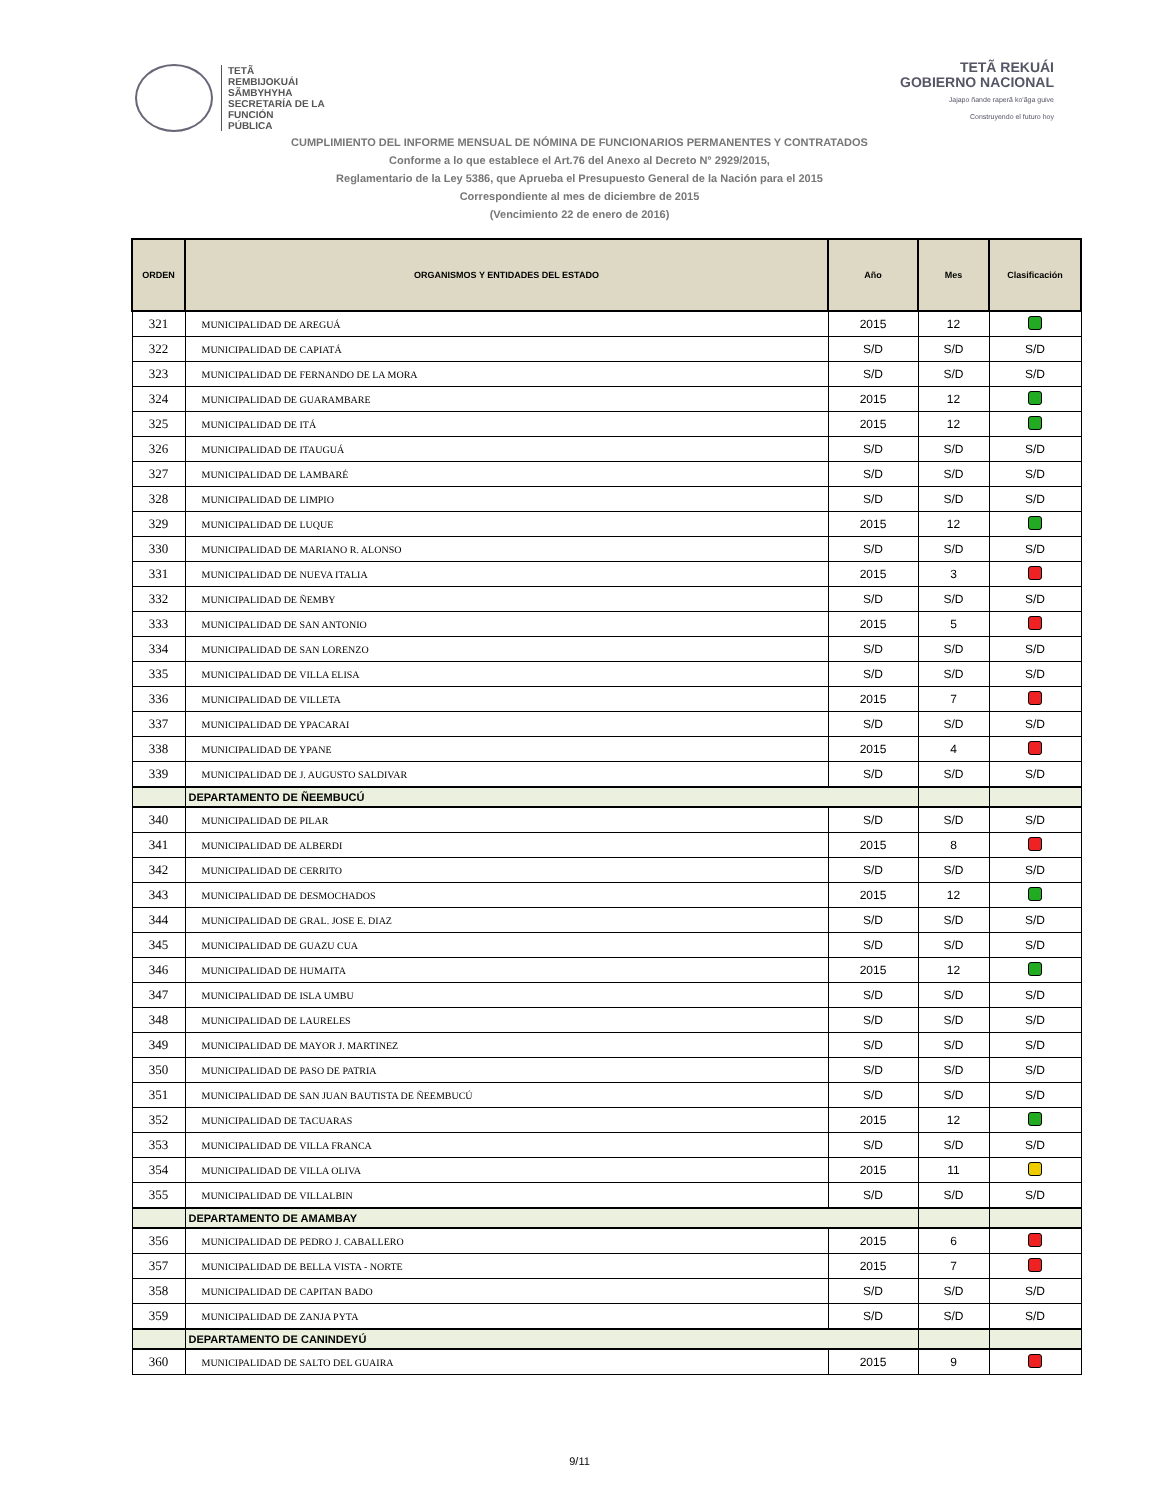TETÃ
REMBIJOKUÁI
SÃMBYHYHA
SECRETARÍA DE LA
FUNCIÓN
PÚBLICA
TETÃ REKUÁI
GOBIERNO NACIONAL
Jajapo ñande raperã ko'ãga guive
Construyendo el futuro hoy
CUMPLIMIENTO DEL INFORME MENSUAL DE NÓMINA DE FUNCIONARIOS PERMANENTES Y CONTRATADOS
Conforme a lo que establece el Art.76 del Anexo al Decreto N° 2929/2015,
Reglamentario de la Ley 5386, que Aprueba el Presupuesto General de la Nación para el 2015
Correspondiente al mes de diciembre de 2015
(Vencimiento 22 de enero de 2016)
| ORDEN | ORGANISMOS Y ENTIDADES DEL ESTADO | Año | Mes | Clasificación |
| --- | --- | --- | --- | --- |
| 321 | MUNICIPALIDAD DE AREGUÁ | 2015 | 12 | |
| 322 | MUNICIPALIDAD DE CAPIATÁ | S/D | S/D | S/D |
| 323 | MUNICIPALIDAD DE FERNANDO DE LA MORA | S/D | S/D | S/D |
| 324 | MUNICIPALIDAD DE GUARAMBARE | 2015 | 12 | |
| 325 | MUNICIPALIDAD DE ITÁ | 2015 | 12 | |
| 326 | MUNICIPALIDAD DE ITAUGUÁ | S/D | S/D | S/D |
| 327 | MUNICIPALIDAD DE LAMBARÉ | S/D | S/D | S/D |
| 328 | MUNICIPALIDAD DE LIMPIO | S/D | S/D | S/D |
| 329 | MUNICIPALIDAD DE LUQUE | 2015 | 12 | |
| 330 | MUNICIPALIDAD DE MARIANO R. ALONSO | S/D | S/D | S/D |
| 331 | MUNICIPALIDAD DE NUEVA ITALIA | 2015 | 3 | |
| 332 | MUNICIPALIDAD DE ÑEMBY | S/D | S/D | S/D |
| 333 | MUNICIPALIDAD DE SAN ANTONIO | 2015 | 5 | |
| 334 | MUNICIPALIDAD DE SAN LORENZO | S/D | S/D | S/D |
| 335 | MUNICIPALIDAD DE VILLA ELISA | S/D | S/D | S/D |
| 336 | MUNICIPALIDAD DE VILLETA | 2015 | 7 | |
| 337 | MUNICIPALIDAD DE YPACARAI | S/D | S/D | S/D |
| 338 | MUNICIPALIDAD DE YPANE | 2015 | 4 | |
| 339 | MUNICIPALIDAD DE J. AUGUSTO SALDIVAR | S/D | S/D | S/D |
| | DEPARTAMENTO DE ÑEEMBUCÚ | | | |
| 340 | MUNICIPALIDAD DE PILAR | S/D | S/D | S/D |
| 341 | MUNICIPALIDAD DE ALBERDI | 2015 | 8 | |
| 342 | MUNICIPALIDAD DE CERRITO | S/D | S/D | S/D |
| 343 | MUNICIPALIDAD DE DESMOCHADOS | 2015 | 12 | |
| 344 | MUNICIPALIDAD DE GRAL. JOSE E. DIAZ | S/D | S/D | S/D |
| 345 | MUNICIPALIDAD DE GUAZU CUA | S/D | S/D | S/D |
| 346 | MUNICIPALIDAD DE HUMAITA | 2015 | 12 | |
| 347 | MUNICIPALIDAD DE ISLA UMBU | S/D | S/D | S/D |
| 348 | MUNICIPALIDAD DE LAURELES | S/D | S/D | S/D |
| 349 | MUNICIPALIDAD DE MAYOR J. MARTINEZ | S/D | S/D | S/D |
| 350 | MUNICIPALIDAD DE PASO DE PATRIA | S/D | S/D | S/D |
| 351 | MUNICIPALIDAD DE SAN JUAN BAUTISTA DE ÑEEMBUCÚ | S/D | S/D | S/D |
| 352 | MUNICIPALIDAD DE TACUARAS | 2015 | 12 | |
| 353 | MUNICIPALIDAD DE VILLA FRANCA | S/D | S/D | S/D |
| 354 | MUNICIPALIDAD DE VILLA OLIVA | 2015 | 11 | |
| 355 | MUNICIPALIDAD DE VILLALBIN | S/D | S/D | S/D |
| | DEPARTAMENTO DE AMAMBAY | | | |
| 356 | MUNICIPALIDAD DE PEDRO J. CABALLERO | 2015 | 6 | |
| 357 | MUNICIPALIDAD DE BELLA VISTA - NORTE | 2015 | 7 | |
| 358 | MUNICIPALIDAD DE CAPITAN BADO | S/D | S/D | S/D |
| 359 | MUNICIPALIDAD DE ZANJA PYTA | S/D | S/D | S/D |
| | DEPARTAMENTO DE CANINDEYÚ | | | |
| 360 | MUNICIPALIDAD DE SALTO DEL GUAIRA | 2015 | 9 | |
9/11